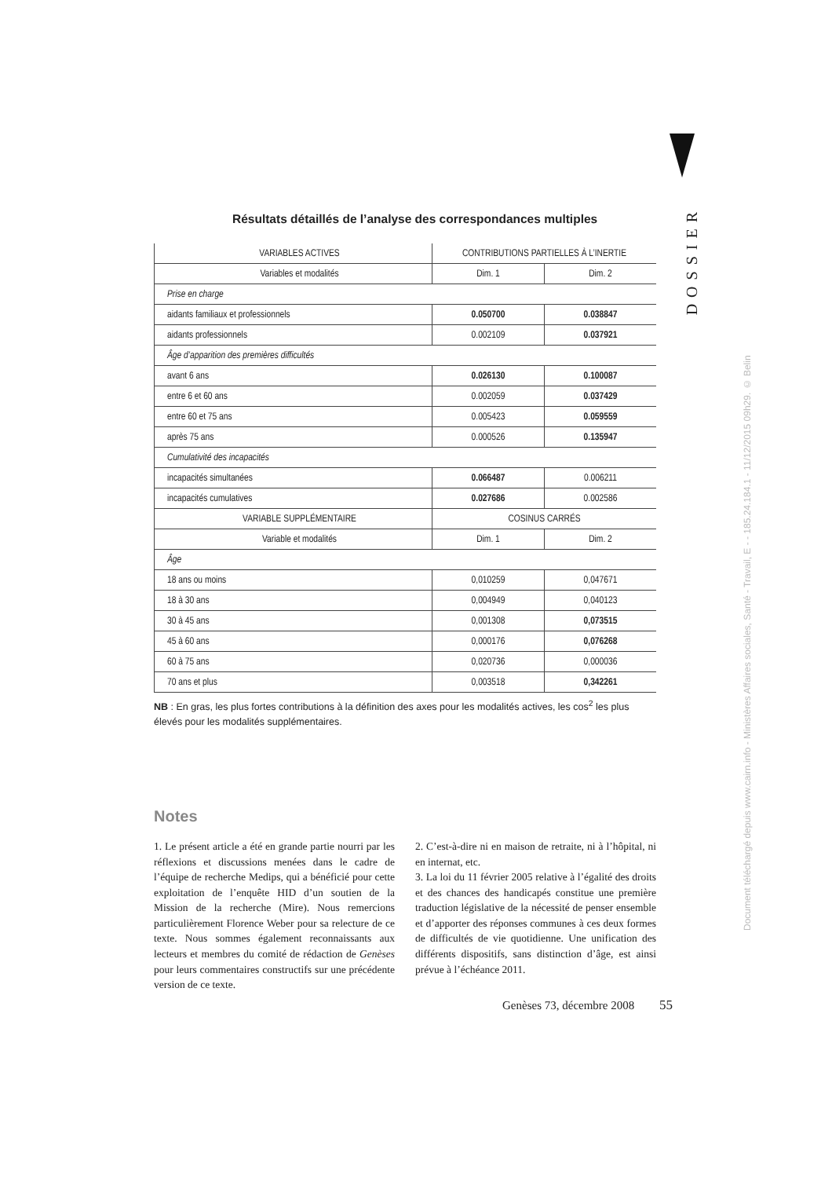DOSSIER
Document téléchargé depuis www.cairn.info - Ministères Affaires sociales, Santé - Travail, E - - 185.24.184.1 - 11/12/2015 09h29. © Belin
Résultats détaillés de l’analyse des correspondances multiples
| VARIABLES ACTIVES | CONTRIBUTIONS PARTIELLES À L’INERTIE | |
| --- | --- | --- |
| Variables et modalités | Dim. 1 | Dim. 2 |
| Prise en charge | | |
| aidants familiaux et professionnels | 0.050700 | 0.038847 |
| aidants professionnels | 0.002109 | 0.037921 |
| Âge d’apparition des premières difficultés | | |
| avant 6 ans | 0.026130 | 0.100087 |
| entre 6 et 60 ans | 0.002059 | 0.037429 |
| entre 60 et 75 ans | 0.005423 | 0.059559 |
| après 75 ans | 0.000526 | 0.135947 |
| Cumulativité des incapacités | | |
| incapacités simultanées | 0.066487 | 0.006211 |
| incapacités cumulatives | 0.027686 | 0.002586 |
| VARIABLE SUPPLÉMENTAIRE | COSINUS CARRÉS | |
| Variable et modalités | Dim. 1 | Dim. 2 |
| Âge | | |
| 18 ans ou moins | 0,010259 | 0,047671 |
| 18 à 30 ans | 0,004949 | 0,040123 |
| 30 à 45 ans | 0,001308 | 0,073515 |
| 45 à 60 ans | 0,000176 | 0,076268 |
| 60 à 75 ans | 0,020736 | 0,000036 |
| 70 ans et plus | 0,003518 | 0,342261 |
NB : En gras, les plus fortes contributions à la définition des axes pour les modalités actives, les cos<sup>2</sup> les plus élevés pour les modalités supplémentaires.
Notes
1. Le présent article a été en grande partie nourri par les réflexions et discussions menées dans le cadre de l’équipe de recherche Medips, qui a bénéficié pour cette exploitation de l’enquête HID d’un soutien de la Mission de la recherche (Mire). Nous remercions particulièrement Florence Weber pour sa relecture de ce texte. Nous sommes également reconnaissants aux lecteurs et membres du comité de rédaction de Genèses pour leurs commentaires constructifs sur une précédente version de ce texte.
2. C’est-à-dire ni en maison de retraite, ni à l’hôpital, ni en internat, etc.
3. La loi du 11 février 2005 relative à l’égalité des droits et des chances des handicapés constitue une première traduction législative de la nécessité de penser ensemble et d’apporter des réponses communes à ces deux formes de difficultés de vie quotidienne. Une unification des différents dispositifs, sans distinction d’âge, est ainsi prévue à l’échéance 2011.
Genèses 73, décembre 2008 55